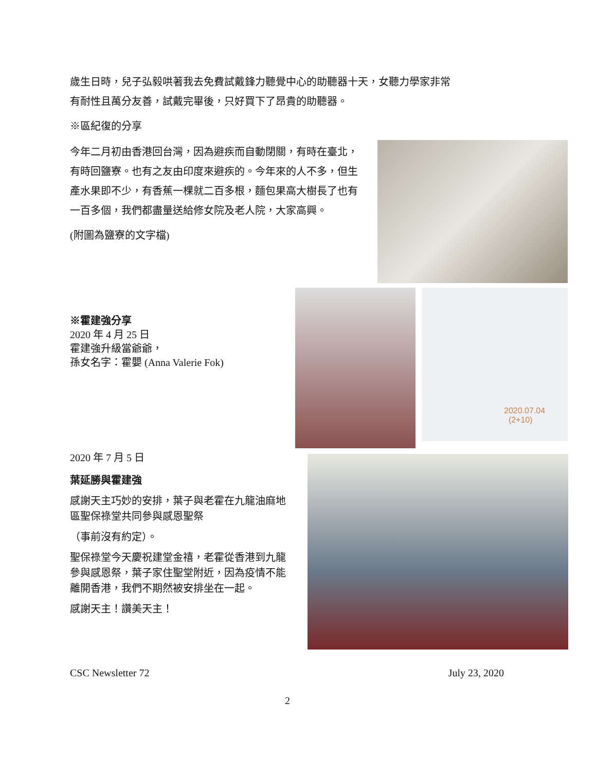歲生日時，兒子弘毅哄著我去免費試戴鋒力聽覺中心的助聽器十天，女聽力學家非常
有耐性且萬分友善，試戴完畢後，只好買下了昂貴的助聽器。
※區紀復的分享
今年二月初由香港回台灣，因為避疾而自動閉關，有時在臺北，有時回鹽寮。也有之友由印度來避疾的。今年來的人不多，但生產水果即不少，有香蕉一棵就二百多根，麵包果高大樹長了也有一百多個，我們都盡量送給修女院及老人院，大家高興。
(附圖為鹽寮的文字檔)
2020.07.04
(2+10)
※霍建強分享
2020 年 4 月 25 日
霍建強升級當爺爺，
孫女名字：霍嬰 (Anna Valerie Fok)
2020 年 7 月 5 日
葉延勝與霍建強
感謝天主巧妙的安排，葉子與老霍在九龍油麻地區聖保祿堂共同參與感恩聖祭
（事前沒有約定）。
聖保祿堂今天慶祝建堂金禧，老霍從香港到九龍參與感恩祭，葉子家住聖堂附近，因為疫情不能離開香港，我們不期然被安排坐在一起。
感謝天主！讚美天主！
CSC Newsletter 72 July 23, 2020
2